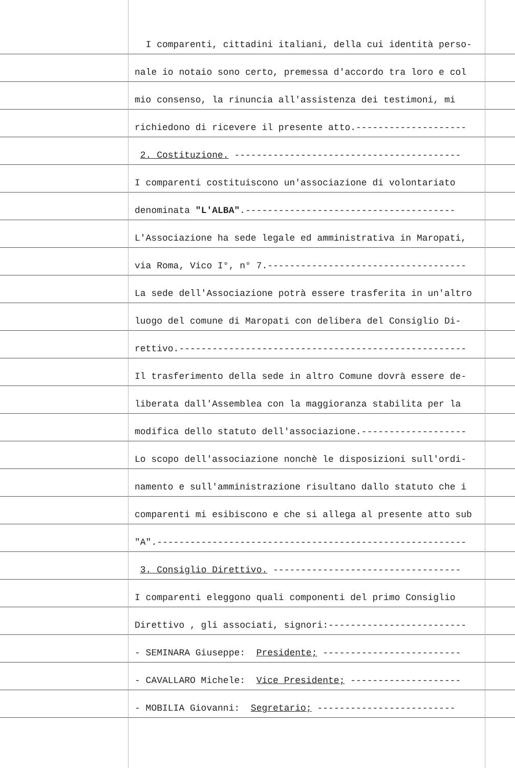I comparenti, cittadini italiani, della cui identità perso-
nale io notaio sono certo, premessa d'accordo tra loro e col
mio consenso, la rinuncia all'assistenza dei testimoni, mi
richiedono di ricevere il presente atto.--------------------
2. Costituzione. -----------------------------------------
I comparenti costituiscono un'associazione di volontariato
denominata "L'ALBA".--------------------------------------
L'Associazione ha sede legale ed amministrativa in Maropati,
via Roma, Vico I°, n° 7.------------------------------------
La sede dell'Associazione potrà essere trasferita in un'altro
luogo del comune di Maropati con delibera del Consiglio Di-
rettivo.----------------------------------------------------
Il trasferimento della sede in altro Comune dovrà essere de-
liberata dall'Assemblea con la maggioranza stabilita per la
modifica dello statuto dell'associazione.-------------------
Lo scopo dell'associazione nonchè le disposizioni sull'ordi-
namento e sull'amministrazione risultano dallo statuto che i
comparenti mi esibiscono e che si allega al presente atto sub
"A".--------------------------------------------------------
3. Consiglio Direttivo. ----------------------------------
I comparenti eleggono quali componenti del primo Consiglio
Direttivo , gli associati, signori:-------------------------
- SEMINARA Giuseppe: Presidente; -------------------------
- CAVALLARO Michele: Vice Presidente; --------------------
- MOBILIA Giovanni: Segretario; -------------------------